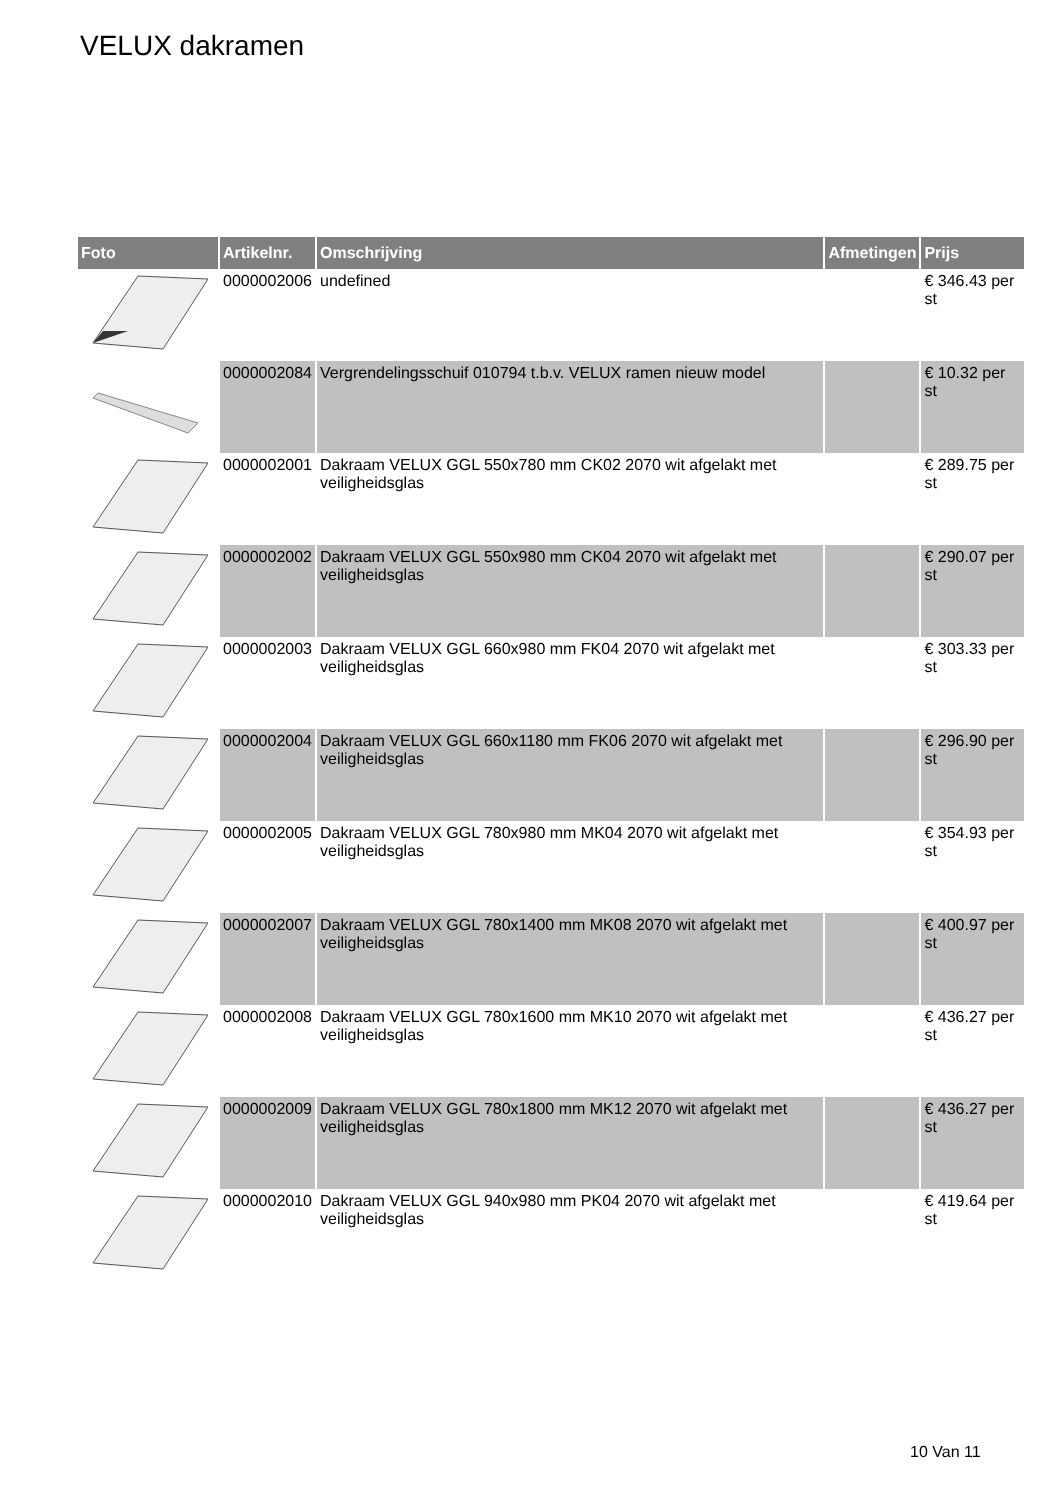VELUX dakramen
| Foto | Artikelnr. | Omschrijving | Afmetingen | Prijs |
| --- | --- | --- | --- | --- |
| | 0000002006 | undefined | | € 346.43 per st |
| | 0000002084 | Vergrendelingsschuif 010794 t.b.v. VELUX ramen nieuw model | | € 10.32 per st |
| | 0000002001 | Dakraam VELUX GGL 550x780 mm CK02 2070 wit afgelakt met veiligheidsglas | | € 289.75 per st |
| | 0000002002 | Dakraam VELUX GGL 550x980 mm CK04 2070 wit afgelakt met veiligheidsglas | | € 290.07 per st |
| | 0000002003 | Dakraam VELUX GGL 660x980 mm FK04 2070 wit afgelakt met veiligheidsglas | | € 303.33 per st |
| | 0000002004 | Dakraam VELUX GGL 660x1180 mm FK06 2070 wit afgelakt met veiligheidsglas | | € 296.90 per st |
| | 0000002005 | Dakraam VELUX GGL 780x980 mm MK04 2070 wit afgelakt met veiligheidsglas | | € 354.93 per st |
| | 0000002007 | Dakraam VELUX GGL 780x1400 mm MK08 2070 wit afgelakt met veiligheidsglas | | € 400.97 per st |
| | 0000002008 | Dakraam VELUX GGL 780x1600 mm MK10 2070 wit afgelakt met veiligheidsglas | | € 436.27 per st |
| | 0000002009 | Dakraam VELUX GGL 780x1800 mm MK12 2070 wit afgelakt met veiligheidsglas | | € 436.27 per st |
| | 0000002010 | Dakraam VELUX GGL 940x980 mm PK04 2070 wit afgelakt met veiligheidsglas | | € 419.64 per st |
10 Van 11